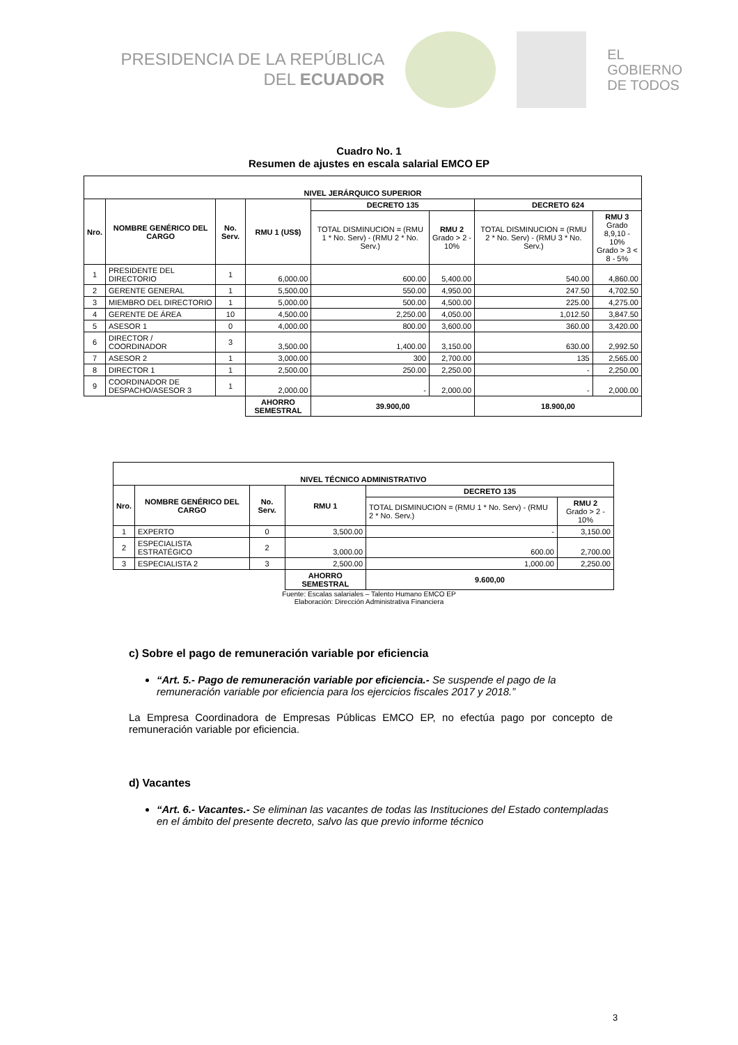PRESIDENCIA DE LA REPÚBLICA
DEL ECUADOR
EL
GOBIERNO
DE TODOS
Cuadro No. 1
Resumen de ajustes en escala salarial EMCO EP
| NIVEL JERÁRQUICO SUPERIOR | | | | | | | |
| --- | --- | --- | --- | --- | --- | --- | --- |
| Nro. | NOMBRE GENÉRICO DEL CARGO | No. Serv. | RMU 1 (US$) | DECRETO 135 | | DECRETO 624 | |
| | | | | TOTAL DISMINUCION = (RMU 1 * No. Serv) - (RMU 2 * No. Serv.) | RMU 2 Grado > 2 - 10% | TOTAL DISMINUCION = (RMU 2 * No. Serv) - (RMU 3 * No. Serv.) | RMU 3 Grado 8,9,10 - 10% Grado > 3 < 8 - 5% |
| 1 | PRESIDENTE DEL DIRECTORIO | 1 | 6,000.00 | 600.00 | 5,400.00 | 540.00 | 4,860.00 |
| 2 | GERENTE GENERAL | 1 | 5,500.00 | 550.00 | 4,950.00 | 247.50 | 4,702.50 |
| 3 | MIEMBRO DEL DIRECTORIO | 1 | 5,000.00 | 500.00 | 4,500.00 | 225.00 | 4,275.00 |
| 4 | GERENTE DE ÁREA | 10 | 4,500.00 | 2,250.00 | 4,050.00 | 1,012.50 | 3,847.50 |
| 5 | ASESOR 1 | 0 | 4,000.00 | 800.00 | 3,600.00 | 360.00 | 3,420.00 |
| 6 | DIRECTOR / COORDINADOR | 3 | 3,500.00 | 1,400.00 | 3,150.00 | 630.00 | 2,992.50 |
| 7 | ASESOR 2 | 1 | 3,000.00 | 300 | 2,700.00 | 135 | 2,565.00 |
| 8 | DIRECTOR 1 | 1 | 2,500.00 | 250.00 | 2,250.00 | - | 2,250.00 |
| 9 | COORDINADOR DE DESPACHO/ASESOR 3 | 1 | 2,000.00 | - | 2,000.00 | - | 2,000.00 |
| | | | AHORRO SEMESTRAL | 39.900,00 | | 18.900,00 | |
| NIVEL TÉCNICO ADMINISTRATIVO | | | | | |
| --- | --- | --- | --- | --- | --- |
| Nro. | NOMBRE GENÉRICO DEL CARGO | No. Serv. | RMU 1 | DECRETO 135 | |
| | | | | TOTAL DISMINUCION = (RMU 1 * No. Serv) - (RMU 2 * No. Serv.) | RMU 2 Grado > 2 - 10% |
| 1 | EXPERTO | 0 | 3,500.00 | - | 3,150.00 |
| 2 | ESPECIALISTA ESTRATÉGICO | 2 | 3,000.00 | 600.00 | 2,700.00 |
| 3 | ESPECIALISTA 2 | 3 | 2,500.00 | 1,000.00 | 2,250.00 |
| | | | AHORRO SEMESTRAL | 9.600,00 | |
Fuente: Escalas salariales – Talento Humano EMCO EP
Elaboración: Dirección Administrativa Financiera
c) Sobre el pago de remuneración variable por eficiencia
“Art. 5.- Pago de remuneración variable por eficiencia.- Se suspende el pago de la remuneración variable por eficiencia para los ejercicios fiscales 2017 y 2018.”
La Empresa Coordinadora de Empresas Públicas EMCO EP, no efectúa pago por concepto de remuneración variable por eficiencia.
d) Vacantes
“Art. 6.- Vacantes.- Se eliminan las vacantes de todas las Instituciones del Estado contempladas en el ámbito del presente decreto, salvo las que previo informe técnico
3